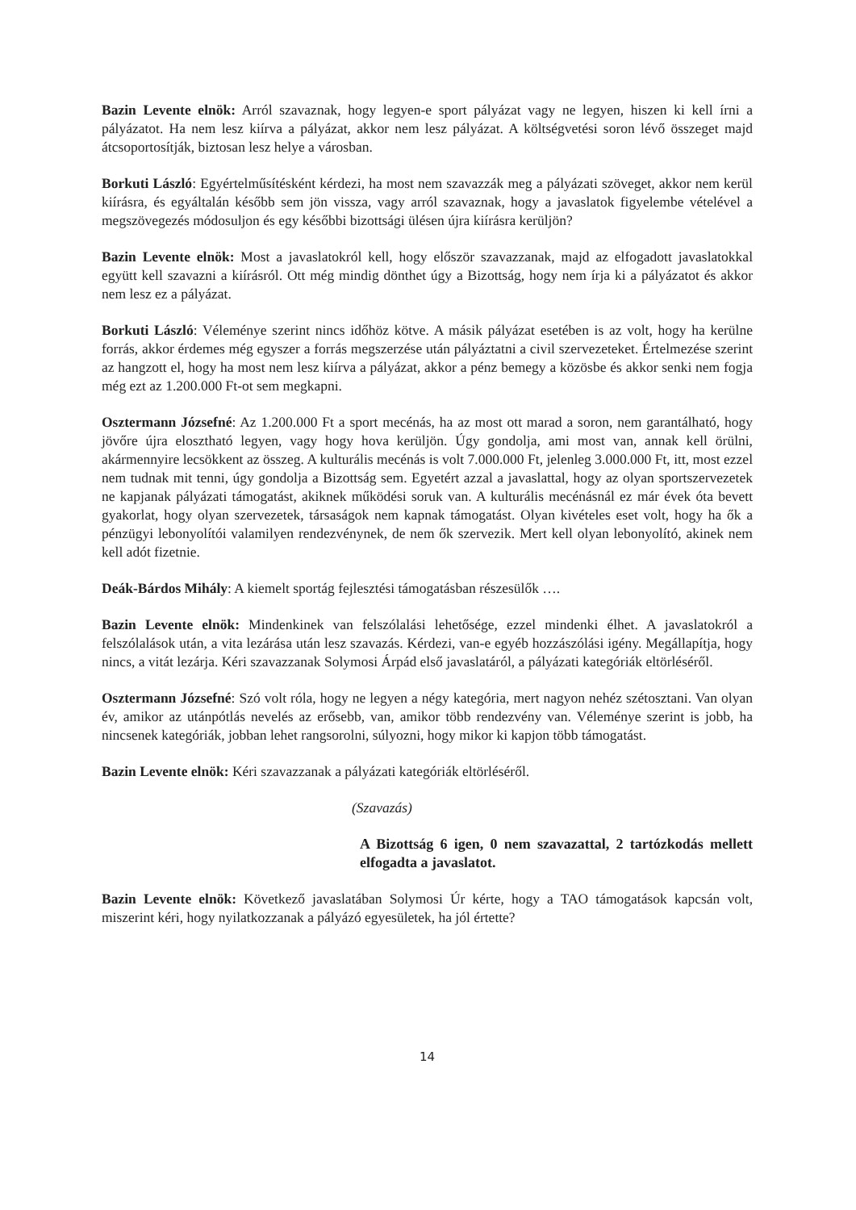Bazin Levente elnök: Arról szavaznak, hogy legyen-e sport pályázat vagy ne legyen, hiszen ki kell írni a pályázatot. Ha nem lesz kiírva a pályázat, akkor nem lesz pályázat. A költségvetési soron lévő összeget majd átcsoportosítják, biztosan lesz helye a városban.
Borkuti László: Egyértelműsítésként kérdezi, ha most nem szavazzák meg a pályázati szöveget, akkor nem kerül kiírásra, és egyáltalán később sem jön vissza, vagy arról szavaznak, hogy a javaslatok figyelembe vételével a megszövegezés módosuljon és egy későbbi bizottsági ülésen újra kiírásra kerüljön?
Bazin Levente elnök: Most a javaslatokról kell, hogy először szavazzanak, majd az elfogadott javaslatokkal együtt kell szavazni a kiírásról. Ott még mindig dönthet úgy a Bizottság, hogy nem írja ki a pályázatot és akkor nem lesz ez a pályázat.
Borkuti László: Véleménye szerint nincs időhöz kötve. A másik pályázat esetében is az volt, hogy ha kerülne forrás, akkor érdemes még egyszer a forrás megszerzése után pályáztatni a civil szervezeteket. Értelmezése szerint az hangzott el, hogy ha most nem lesz kiírva a pályázat, akkor a pénz bemegy a közösbe és akkor senki nem fogja még ezt az 1.200.000 Ft-ot sem megkapni.
Osztermann Józsefné: Az 1.200.000 Ft a sport mecénás, ha az most ott marad a soron, nem garantálható, hogy jövőre újra elosztható legyen, vagy hogy hova kerüljön. Úgy gondolja, ami most van, annak kell örülni, akármennyire lecsökkent az összeg. A kulturális mecénás is volt 7.000.000 Ft, jelenleg 3.000.000 Ft, itt, most ezzel nem tudnak mit tenni, úgy gondolja a Bizottság sem. Egyetért azzal a javaslattal, hogy az olyan sportszervezetek ne kapjanak pályázati támogatást, akiknek működési soruk van. A kulturális mecénásnál ez már évek óta bevett gyakorlat, hogy olyan szervezetek, társaságok nem kapnak támogatást. Olyan kivételes eset volt, hogy ha ők a pénzügyi lebonyolítói valamilyen rendezvénynek, de nem ők szervezik. Mert kell olyan lebonyolító, akinek nem kell adót fizetnie.
Deák-Bárdos Mihály: A kiemelt sportág fejlesztési támogatásban részesülők ….
Bazin Levente elnök: Mindenkinek van felszólalási lehetősége, ezzel mindenki élhet. A javaslatokról a felszólalások után, a vita lezárása után lesz szavazás. Kérdezi, van-e egyéb hozzászólási igény. Megállapítja, hogy nincs, a vitát lezárja. Kéri szavazzanak Solymosi Árpád első javaslatáról, a pályázati kategóriák eltörléséről.
Osztermann Józsefné: Szó volt róla, hogy ne legyen a négy kategória, mert nagyon nehéz szétosztani. Van olyan év, amikor az utánpótlás nevelés az erősebb, van, amikor több rendezvény van. Véleménye szerint is jobb, ha nincsenek kategóriák, jobban lehet rangsorolni, súlyozni, hogy mikor ki kapjon több támogatást.
Bazin Levente elnök: Kéri szavazzanak a pályázati kategóriák eltörléséről.
(Szavazás)
A Bizottság 6 igen, 0 nem szavazattal, 2 tartózkodás mellett elfogadta a javaslatot.
Bazin Levente elnök: Következő javaslatában Solymosi Úr kérte, hogy a TAO támogatások kapcsán volt, miszerint kéri, hogy nyilatkozzanak a pályázó egyesületek, ha jól értette?
14